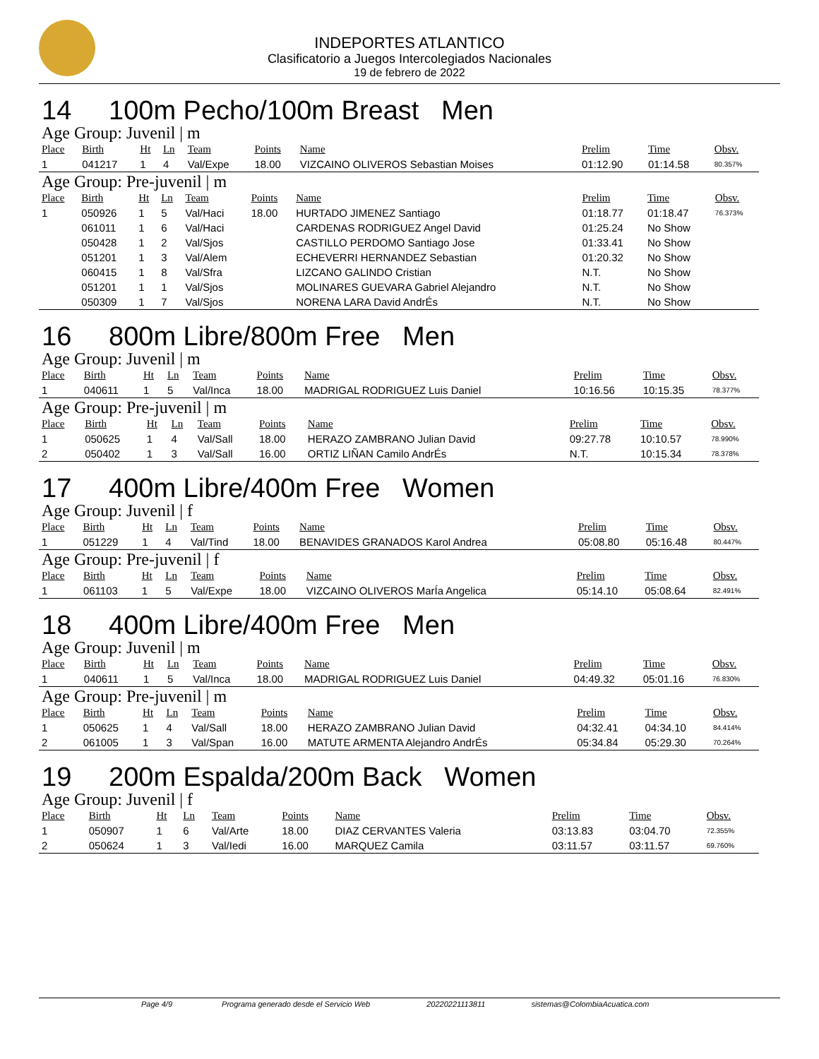INDEPORTES ATLANTICO
Clasificatorio a Juegos Intercolegiados Nacionales
19 de febrero de 2022
14 100m Pecho/100m Breast Men
Age Group: Juvenil | m
| Place | Birth | Ht | Ln | Team | Points | Name | Prelim | Time | Obsv. |
| --- | --- | --- | --- | --- | --- | --- | --- | --- | --- |
| 1 | 041217 | 1 | 4 | Val/Expe | 18.00 | VIZCAINO OLIVEROS Sebastian Moises | 01:12.90 | 01:14.58 | 80.357% |
Age Group: Pre-juvenil | m
| Place | Birth | Ht | Ln | Team | Points | Name | Prelim | Time | Obsv. |
| --- | --- | --- | --- | --- | --- | --- | --- | --- | --- |
| 1 | 050926 | 1 | 5 | Val/Haci | 18.00 | HURTADO JIMENEZ Santiago | 01:18.77 | 01:18.47 | 76.373% |
| | 061011 | 1 | 6 | Val/Haci | | CARDENAS RODRIGUEZ Angel David | 01:25.24 | No Show | |
| | 050428 | 1 | 2 | Val/Sjos | | CASTILLO PERDOMO Santiago Jose | 01:33.41 | No Show | |
| | 051201 | 1 | 3 | Val/Alem | | ECHEVERRI HERNANDEZ Sebastian | 01:20.32 | No Show | |
| | 060415 | 1 | 8 | Val/Sfra | | LIZCANO GALINDO Cristian | N.T. | No Show | |
| | 051201 | 1 | 1 | Val/Sjos | | MOLINARES GUEVARA Gabriel Alejandro | N.T. | No Show | |
| | 050309 | 1 | 7 | Val/Sjos | | NORENA LARA David AndrÉs | N.T. | No Show | |
16 800m Libre/800m Free Men
Age Group: Juvenil | m
| Place | Birth | Ht | Ln | Team | Points | Name | Prelim | Time | Obsv. |
| --- | --- | --- | --- | --- | --- | --- | --- | --- | --- |
| 1 | 040611 | 1 | 5 | Val/Inca | 18.00 | MADRIGAL RODRIGUEZ Luis Daniel | 10:16.56 | 10:15.35 | 78.377% |
Age Group: Pre-juvenil | m
| Place | Birth | Ht | Ln | Team | Points | Name | Prelim | Time | Obsv. |
| --- | --- | --- | --- | --- | --- | --- | --- | --- | --- |
| 1 | 050625 | 1 | 4 | Val/Sall | 18.00 | HERAZO ZAMBRANO Julian David | 09:27.78 | 10:10.57 | 78.990% |
| 2 | 050402 | 1 | 3 | Val/Sall | 16.00 | ORTIZ LIÑAN Camilo AndrÉs | N.T. | 10:15.34 | 78.378% |
17 400m Libre/400m Free Women
Age Group: Juvenil | f
| Place | Birth | Ht | Ln | Team | Points | Name | Prelim | Time | Obsv. |
| --- | --- | --- | --- | --- | --- | --- | --- | --- | --- |
| 1 | 051229 | 1 | 4 | Val/Tind | 18.00 | BENAVIDES GRANADOS Karol Andrea | 05:08.80 | 05:16.48 | 80.447% |
Age Group: Pre-juvenil | f
| Place | Birth | Ht | Ln | Team | Points | Name | Prelim | Time | Obsv. |
| --- | --- | --- | --- | --- | --- | --- | --- | --- | --- |
| 1 | 061103 | 1 | 5 | Val/Expe | 18.00 | VIZCAINO OLIVEROS MarÍa Angelica | 05:14.10 | 05:08.64 | 82.491% |
18 400m Libre/400m Free Men
Age Group: Juvenil | m
| Place | Birth | Ht | Ln | Team | Points | Name | Prelim | Time | Obsv. |
| --- | --- | --- | --- | --- | --- | --- | --- | --- | --- |
| 1 | 040611 | 1 | 5 | Val/Inca | 18.00 | MADRIGAL RODRIGUEZ Luis Daniel | 04:49.32 | 05:01.16 | 76.830% |
Age Group: Pre-juvenil | m
| Place | Birth | Ht | Ln | Team | Points | Name | Prelim | Time | Obsv. |
| --- | --- | --- | --- | --- | --- | --- | --- | --- | --- |
| 1 | 050625 | 1 | 4 | Val/Sall | 18.00 | HERAZO ZAMBRANO Julian David | 04:32.41 | 04:34.10 | 84.414% |
| 2 | 061005 | 1 | 3 | Val/Span | 16.00 | MATUTE ARMENTA Alejandro AndrÉs | 05:34.84 | 05:29.30 | 70.264% |
19 200m Espalda/200m Back Women
Age Group: Juvenil | f
| Place | Birth | Ht | Ln | Team | Points | Name | Prelim | Time | Obsv. |
| --- | --- | --- | --- | --- | --- | --- | --- | --- | --- |
| 1 | 050907 | 1 | 6 | Val/Arte | 18.00 | DIAZ CERVANTES Valeria | 03:13.83 | 03:04.70 | 72.355% |
| 2 | 050624 | 1 | 3 | Val/Iedi | 16.00 | MARQUEZ Camila | 03:11.57 | 03:11.57 | 69.760% |
Page 4/9 Programa generado desde el Servicio Web 20220221113811 sistemas@ColombiaAcuatica.com